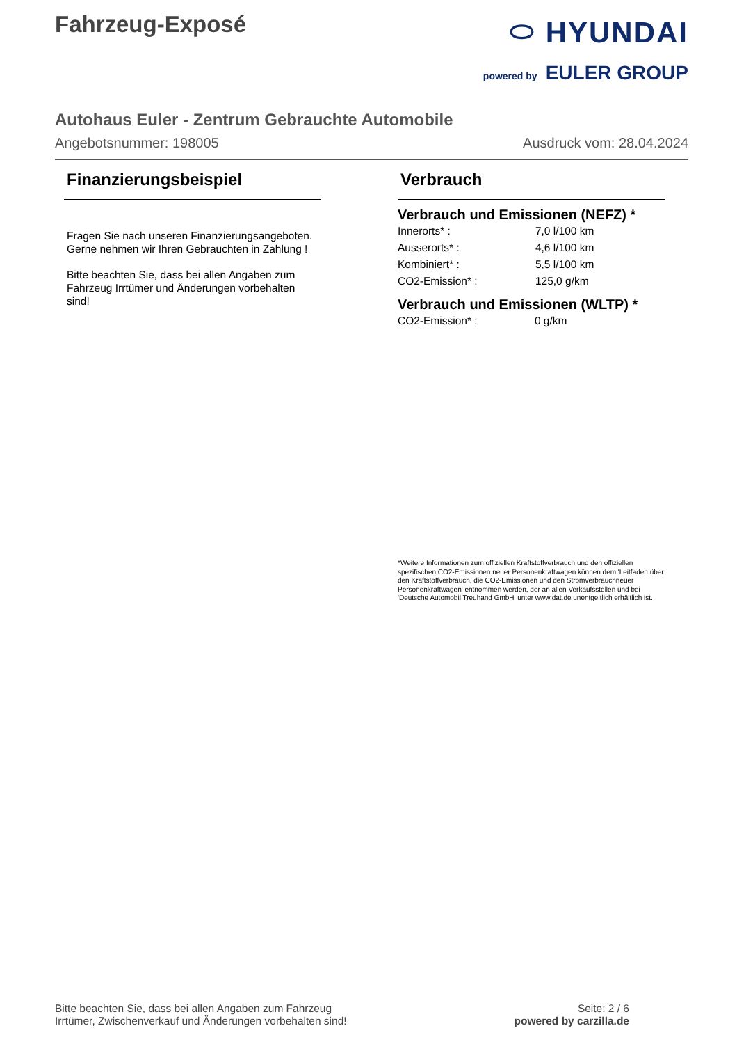Fahrzeug-Exposé
⬭ HYUNDAI
powered by EULER GROUP
Autohaus Euler - Zentrum Gebrauchte Automobile
Angebotsnummer: 198005 Ausdruck vom: 28.04.2024
Finanzierungsbeispiel
Fragen Sie nach unseren Finanzierungsangeboten.
Gerne nehmen wir Ihren Gebrauchten in Zahlung !
Bitte beachten Sie, dass bei allen Angaben zum Fahrzeug Irrtümer und Änderungen vorbehalten sind!
Verbrauch
Verbrauch und Emissionen (NEFZ) *
| Innerorts* : | 7,0 l/100 km |
| Ausserorts* : | 4,6 l/100 km |
| Kombiniert* : | 5,5 l/100 km |
| CO2-Emission* : | 125,0 g/km |
Verbrauch und Emissionen (WLTP) *
| CO2-Emission* : | 0 g/km |
*Weitere Informationen zum offiziellen Kraftstoffverbrauch und den offiziellen spezifischen CO2-Emissionen neuer Personenkraftwagen können dem 'Leitfaden über den Kraftstoffverbrauch, die CO2-Emissionen und den Stromverbrauchneuer Personenkraftwagen' entnommen werden, der an allen Verkaufsstellen und bei 'Deutsche Automobil Treuhand GmbH' unter www.dat.de unentgeltlich erhältlich ist.
Bitte beachten Sie, dass bei allen Angaben zum Fahrzeug
Irrtümer, Zwischenverkauf und Änderungen vorbehalten sind!
Seite: 2 / 6
powered by carzilla.de